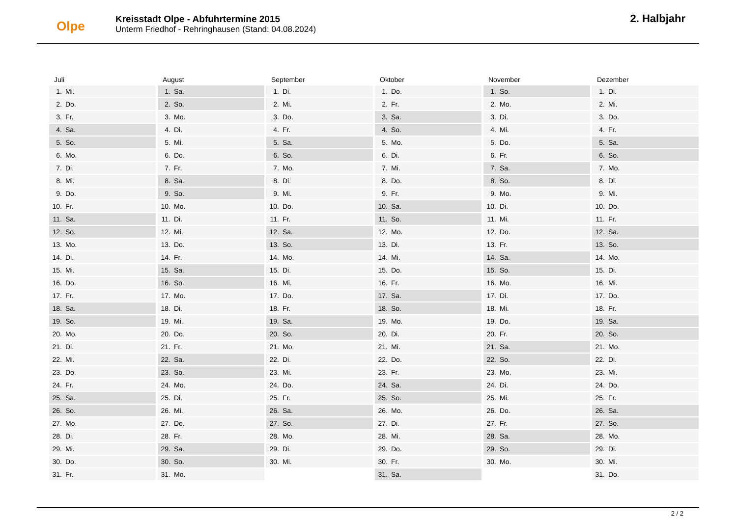Olpe
Kreisstadt Olpe - Abfuhrtermine 2015
Unterm Friedhof - Rehringhausen (Stand: 04.08.2024)
2. Halbjahr
Juli
| 1. | Mi. |
| 2. | Do. |
| 3. | Fr. |
| 4. | Sa. |
| 5. | So. |
| 6. | Mo. |
| 7. | Di. |
| 8. | Mi. |
| 9. | Do. |
| 10. | Fr. |
| 11. | Sa. |
| 12. | So. |
| 13. | Mo. |
| 14. | Di. |
| 15. | Mi. |
| 16. | Do. |
| 17. | Fr. |
| 18. | Sa. |
| 19. | So. |
| 20. | Mo. |
| 21. | Di. |
| 22. | Mi. |
| 23. | Do. |
| 24. | Fr. |
| 25. | Sa. |
| 26. | So. |
| 27. | Mo. |
| 28. | Di. |
| 29. | Mi. |
| 30. | Do. |
| 31. | Fr. |
August
| 1. | Sa. |
| 2. | So. |
| 3. | Mo. |
| 4. | Di. |
| 5. | Mi. |
| 6. | Do. |
| 7. | Fr. |
| 8. | Sa. |
| 9. | So. |
| 10. | Mo. |
| 11. | Di. |
| 12. | Mi. |
| 13. | Do. |
| 14. | Fr. |
| 15. | Sa. |
| 16. | So. |
| 17. | Mo. |
| 18. | Di. |
| 19. | Mi. |
| 20. | Do. |
| 21. | Fr. |
| 22. | Sa. |
| 23. | So. |
| 24. | Mo. |
| 25. | Di. |
| 26. | Mi. |
| 27. | Do. |
| 28. | Fr. |
| 29. | Sa. |
| 30. | So. |
| 31. | Mo. |
September
| 1. | Di. |
| 2. | Mi. |
| 3. | Do. |
| 4. | Fr. |
| 5. | Sa. |
| 6. | So. |
| 7. | Mo. |
| 8. | Di. |
| 9. | Mi. |
| 10. | Do. |
| 11. | Fr. |
| 12. | Sa. |
| 13. | So. |
| 14. | Mo. |
| 15. | Di. |
| 16. | Mi. |
| 17. | Do. |
| 18. | Fr. |
| 19. | Sa. |
| 20. | So. |
| 21. | Mo. |
| 22. | Di. |
| 23. | Mi. |
| 24. | Do. |
| 25. | Fr. |
| 26. | Sa. |
| 27. | So. |
| 28. | Mo. |
| 29. | Di. |
| 30. | Mi. |
Oktober
| 1. | Do. |
| 2. | Fr. |
| 3. | Sa. |
| 4. | So. |
| 5. | Mo. |
| 6. | Di. |
| 7. | Mi. |
| 8. | Do. |
| 9. | Fr. |
| 10. | Sa. |
| 11. | So. |
| 12. | Mo. |
| 13. | Di. |
| 14. | Mi. |
| 15. | Do. |
| 16. | Fr. |
| 17. | Sa. |
| 18. | So. |
| 19. | Mo. |
| 20. | Di. |
| 21. | Mi. |
| 22. | Do. |
| 23. | Fr. |
| 24. | Sa. |
| 25. | So. |
| 26. | Mo. |
| 27. | Di. |
| 28. | Mi. |
| 29. | Do. |
| 30. | Fr. |
| 31. | Sa. |
November
| 1. | So. |
| 2. | Mo. |
| 3. | Di. |
| 4. | Mi. |
| 5. | Do. |
| 6. | Fr. |
| 7. | Sa. |
| 8. | So. |
| 9. | Mo. |
| 10. | Di. |
| 11. | Mi. |
| 12. | Do. |
| 13. | Fr. |
| 14. | Sa. |
| 15. | So. |
| 16. | Mo. |
| 17. | Di. |
| 18. | Mi. |
| 19. | Do. |
| 20. | Fr. |
| 21. | Sa. |
| 22. | So. |
| 23. | Mo. |
| 24. | Di. |
| 25. | Mi. |
| 26. | Do. |
| 27. | Fr. |
| 28. | Sa. |
| 29. | So. |
| 30. | Mo. |
Dezember
| 1. | Di. |
| 2. | Mi. |
| 3. | Do. |
| 4. | Fr. |
| 5. | Sa. |
| 6. | So. |
| 7. | Mo. |
| 8. | Di. |
| 9. | Mi. |
| 10. | Do. |
| 11. | Fr. |
| 12. | Sa. |
| 13. | So. |
| 14. | Mo. |
| 15. | Di. |
| 16. | Mi. |
| 17. | Do. |
| 18. | Fr. |
| 19. | Sa. |
| 20. | So. |
| 21. | Mo. |
| 22. | Di. |
| 23. | Mi. |
| 24. | Do. |
| 25. | Fr. |
| 26. | Sa. |
| 27. | So. |
| 28. | Mo. |
| 29. | Di. |
| 30. | Mi. |
| 31. | Do. |
2 / 2